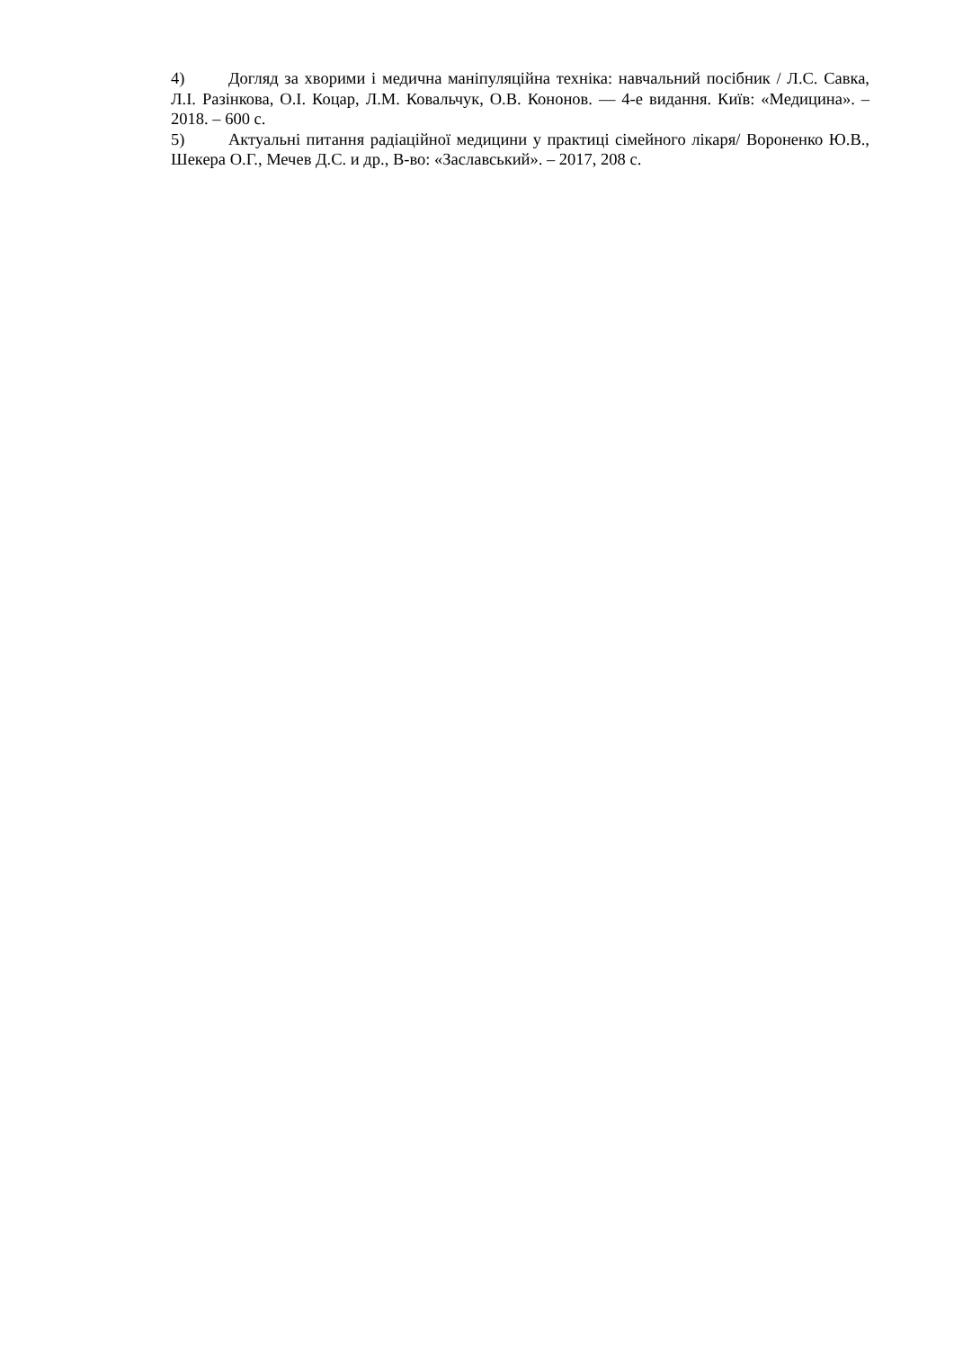4) Догляд за хворими і медична маніпуляційна техніка: навчальний посібник / Л.С. Савка, Л.І. Разінкова, О.І. Коцар, Л.М. Ковальчук, О.В. Кононов. — 4-е видання. Київ: «Медицина». – 2018. – 600 с.
5) Актуальні питання радіаційної медицини у практиці сімейного лікаря/ Вороненко Ю.В., Шекера О.Г., Мечев Д.С. и др., В-во: «Заславський». – 2017, 208 с.